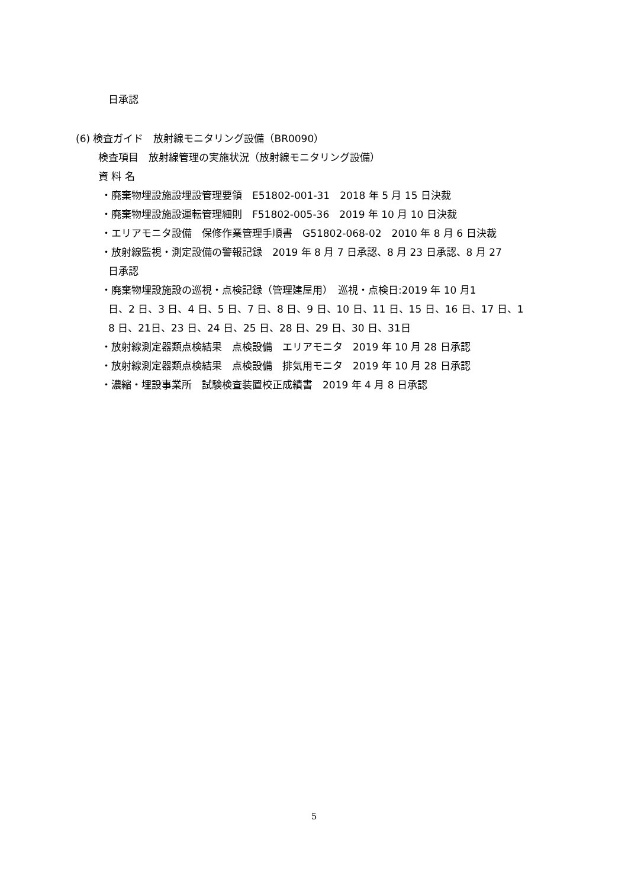日承認
(6) 検査ガイド　放射線モニタリング設備（BR0090）
検査項目　放射線管理の実施状況（放射線モニタリング設備）
資 料 名
・廃棄物埋設施設埋設管理要領　E51802-001-31　2018 年 5 月 15 日決裁
・廃棄物埋設施設運転管理細則　F51802-005-36　2019 年 10 月 10 日決裁
・エリアモニタ設備　保修作業管理手順書　G51802-068-02　2010 年 8 月 6 日決裁
・放射線監視・測定設備の警報記録　2019 年 8 月 7 日承認、8 月 23 日承認、8 月 27
日承認
・廃棄物埋設施設の巡視・点検記録（管理建屋用）　巡視・点検日:2019 年 10 月1
日、2 日、3 日、4 日、5 日、7 日、8 日、9 日、10 日、11 日、15 日、16 日、17 日、1
8 日、21日、23 日、24 日、25 日、28 日、29 日、30 日、31日
・放射線測定器類点検結果　点検設備　エリアモニタ　2019 年 10 月 28 日承認
・放射線測定器類点検結果　点検設備　排気用モニタ　2019 年 10 月 28 日承認
・濃縮・埋設事業所　試験検査装置校正成績書　2019 年 4 月 8 日承認
5